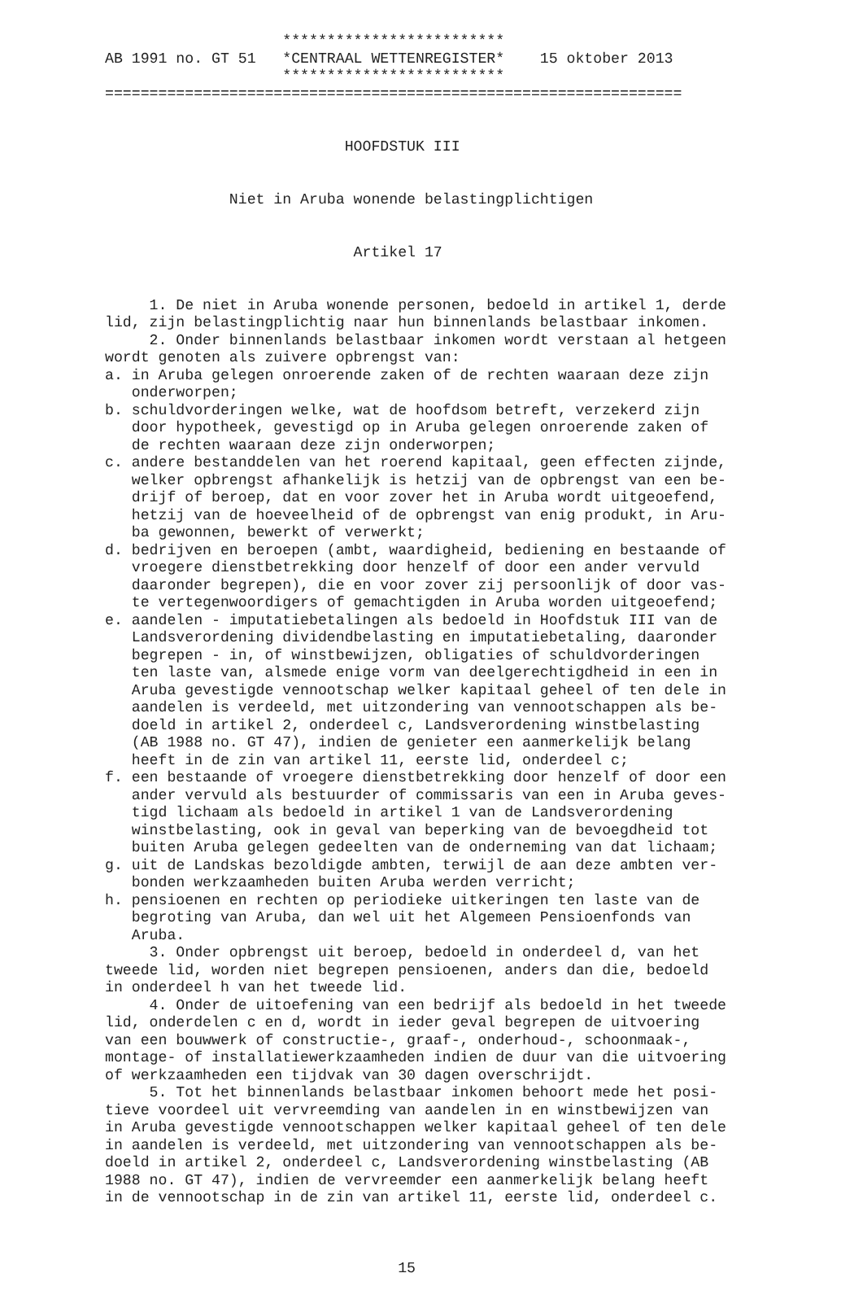************************* AB 1991 no. GT 51 *CENTRAAL WETTENREGISTER* 15 oktober 2013 ************************* =================================================================
HOOFDSTUK III
Niet in Aruba wonende belastingplichtigen
Artikel 17
1. De niet in Aruba wonende personen, bedoeld in artikel 1, derde lid, zijn belastingplichtig naar hun binnenlands belastbaar inkomen. 2. Onder binnenlands belastbaar inkomen wordt verstaan al hetgeen wordt genoten als zuivere opbrengst van: a. in Aruba gelegen onroerende zaken of de rechten waaraan deze zijn onderworpen; b. schuldvorderingen welke, wat de hoofdsom betreft, verzekerd zijn door hypotheek, gevestigd op in Aruba gelegen onroerende zaken of de rechten waaraan deze zijn onderworpen; c. andere bestanddelen van het roerend kapitaal, geen effecten zijnde, welker opbrengst afhankelijk is hetzij van de opbrengst van een be- drijf of beroep, dat en voor zover het in Aruba wordt uitgeoefend, hetzij van de hoeveelheid of de opbrengst van enig produkt, in Aru- ba gewonnen, bewerkt of verwerkt; d. bedrijven en beroepen (ambt, waardigheid, bediening en bestaande of vroegere dienstbetrekking door henzelf of door een ander vervuld daaronder begrepen), die en voor zover zij persoonlijk of door vas- te vertegenwoordigers of gemachtigden in Aruba worden uitgeoefend; e. aandelen - imputatiebetalingen als bedoeld in Hoofdstuk III van de Landsverordening dividendbelasting en imputatiebetaling, daaronder begrepen - in, of winstbewijzen, obligaties of schuldvorderingen ten laste van, alsmede enige vorm van deelgerechtigdheid in een in Aruba gevestigde vennootschap welker kapitaal geheel of ten dele in aandelen is verdeeld, met uitzondering van vennootschappen als be- doeld in artikel 2, onderdeel c, Landsverordening winstbelasting (AB 1988 no. GT 47), indien de genieter een aanmerkelijk belang heeft in de zin van artikel 11, eerste lid, onderdeel c; f. een bestaande of vroegere dienstbetrekking door henzelf of door een ander vervuld als bestuurder of commissaris van een in Aruba geves- tigd lichaam als bedoeld in artikel 1 van de Landsverordening winstbelasting, ook in geval van beperking van de bevoegdheid tot buiten Aruba gelegen gedeelten van de onderneming van dat lichaam; g. uit de Landskas bezoldigde ambten, terwijl de aan deze ambten ver- bonden werkzaamheden buiten Aruba werden verricht; h. pensioenen en rechten op periodieke uitkeringen ten laste van de begroting van Aruba, dan wel uit het Algemeen Pensioenfonds van Aruba. 3. Onder opbrengst uit beroep, bedoeld in onderdeel d, van het tweede lid, worden niet begrepen pensioenen, anders dan die, bedoeld in onderdeel h van het tweede lid. 4. Onder de uitoefening van een bedrijf als bedoeld in het tweede lid, onderdelen c en d, wordt in ieder geval begrepen de uitvoering van een bouwwerk of constructie-, graaf-, onderhoud-, schoonmaak-, montage- of installatiewerkzaamheden indien de duur van die uitvoering of werkzaamheden een tijdvak van 30 dagen overschrijdt. 5. Tot het binnenlands belastbaar inkomen behoort mede het posi- tieve voordeel uit vervreemding van aandelen in en winstbewijzen van in Aruba gevestigde vennootschappen welker kapitaal geheel of ten dele in aandelen is verdeeld, met uitzondering van vennootschappen als be- doeld in artikel 2, onderdeel c, Landsverordening winstbelasting (AB 1988 no. GT 47), indien de vervreemder een aanmerkelijk belang heeft in de vennootschap in de zin van artikel 11, eerste lid, onderdeel c.
15